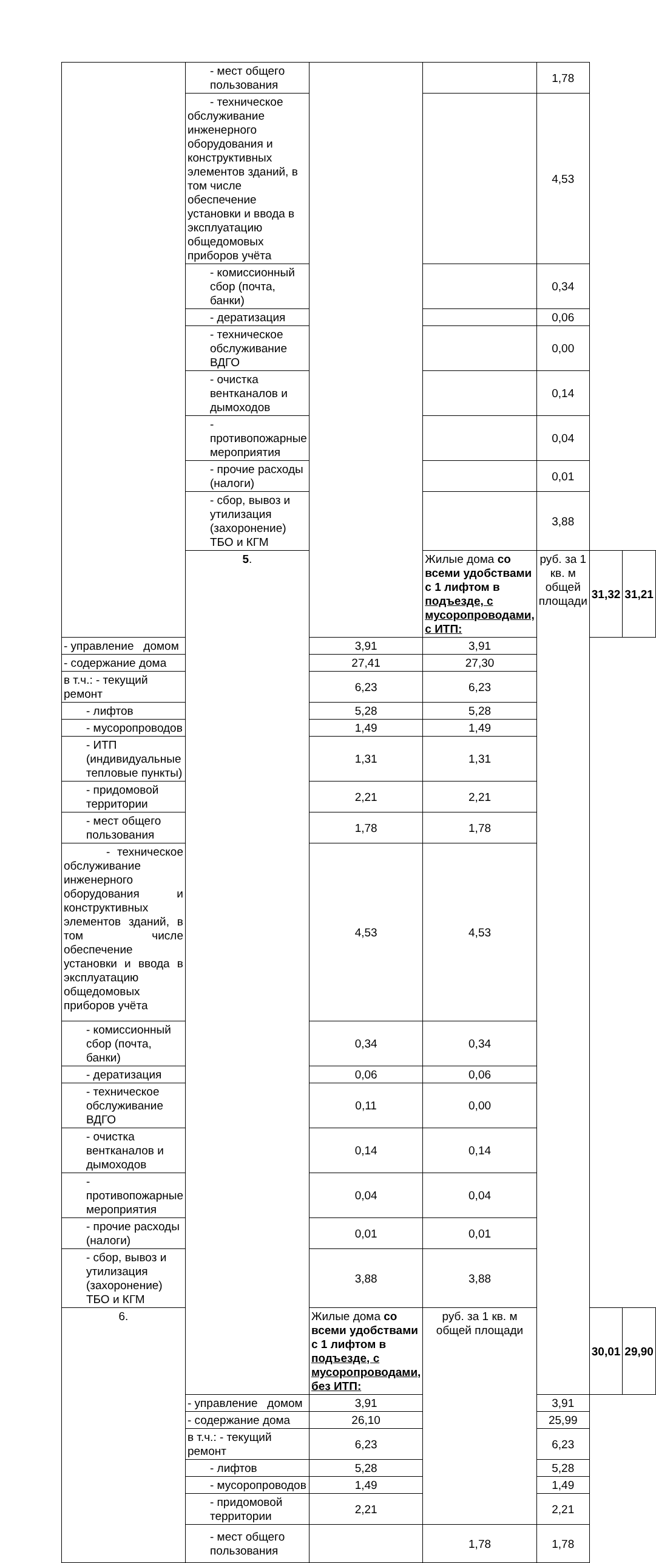| | - мест общего пользования | | | 1,78 | | |
| | - техническое обслуживание инженерного оборудования и конструктивных элементов зданий, в том числе обеспечение установки и ввода в эксплуатацию общедомовых приборов учёта | | | 4,53 | | |
| | - комиссионный сбор (почта, банки) | | | 0,34 | | |
| | - дератизация | | | 0,06 | | |
| | - техническое обслуживание ВДГО | | | 0,00 | | |
| | - очистка вентканалов и дымоходов | | | 0,14 | | |
| | - противопожарные мероприятия | | | 0,04 | | |
| | - прочие расходы (налоги) | | | 0,01 | | |
| | - сбор, вывоз и утилизация (захоронение) ТБО и КГМ | | | 3,88 | | |
| | 5 . | | Жилые дома со всеми удобствами с 1 лифтом в подъезде, с мусоропроводами, с ИТП: | руб. за 1 кв. м общей площади | 31,32 | 31,21 |
| - управление домом | | 3,91 | 3,91 | | | |
| - содержание дома | | 27,41 | 27,30 | | | |
| в т.ч.: - текущий ремонт | | 6,23 | 6,23 | | | |
| - лифтов | | 5,28 | 5,28 | | | |
| - мусоропроводов | | 1,49 | 1,49 | | | |
| - ИТП (индивидуальные тепловые пункты) | | 1,31 | 1,31 | | | |
| - придомовой территории | | 2,21 | 2,21 | | | |
| - мест общего пользования | | 1,78 | 1,78 | | | |
| - техническое обслуживание инженерного оборудования и конструктивных элементов зданий, в том числе обеспечение установки и ввода в эксплуатацию общедомовых приборов учёта | | 4,53 | 4,53 | | | |
| - комиссионный сбор (почта, банки) | | 0,34 | 0,34 | | | |
| - дератизация | | 0,06 | 0,06 | | | |
| - техническое обслуживание ВДГО | | 0,11 | 0,00 | | | |
| - очистка вентканалов и дымоходов | | 0,14 | 0,14 | | | |
| - противопожарные мероприятия | | 0,04 | 0,04 | | | |
| - прочие расходы (налоги) | | 0,01 | 0,01 | | | |
| - сбор, вывоз и утилизация (захоронение) ТБО и КГМ | | 3,88 | 3,88 | | | |
| 6. | | Жилые дома со всеми удобствами с 1 лифтом в подъезде, с мусоропроводами, без ИТП: | руб. за 1 кв. м общей площади | | 30,01 | 29,90 |
| | - управление домом | 3,91 | | 3,91 | | |
| | - содержание дома | 26,10 | | 25,99 | | |
| | в т.ч.: - текущий ремонт | 6,23 | | 6,23 | | |
| | - лифтов | 5,28 | | 5,28 | | |
| | - мусоропроводов | 1,49 | | 1,49 | | |
| | - придомовой территории | 2,21 | | 2,21 | | |
| | - мест общего пользования | | 1,78 | 1,78 | | |